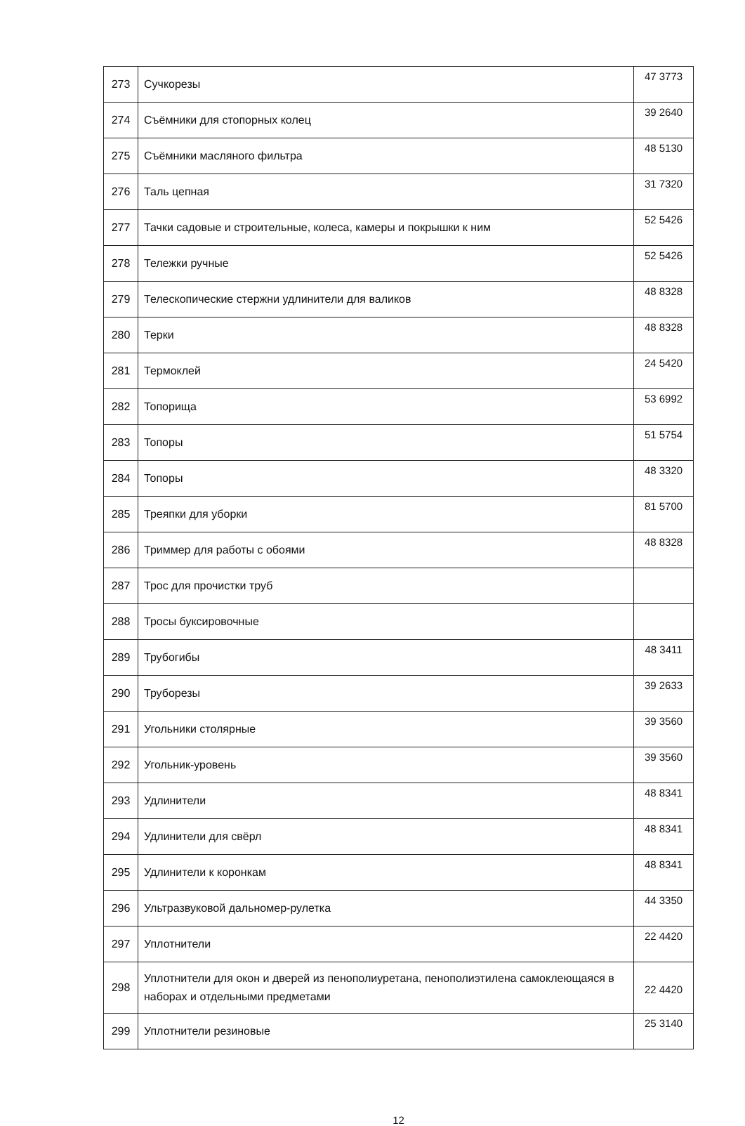| 273 | Сучкорезы | 47 3773 |
| 274 | Съёмники для стопорных колец | 39 2640 |
| 275 | Съёмники масляного фильтра | 48 5130 |
| 276 | Таль цепная | 31 7320 |
| 277 | Тачки садовые и строительные, колеса, камеры и покрышки к ним | 52 5426 |
| 278 | Тележки ручные | 52 5426 |
| 279 | Телескопические стержни удлинители для валиков | 48 8328 |
| 280 | Терки | 48 8328 |
| 281 | Термоклей | 24 5420 |
| 282 | Топорища | 53 6992 |
| 283 | Топоры | 51 5754 |
| 284 | Топоры | 48 3320 |
| 285 | Треяпки для уборки | 81 5700 |
| 286 | Триммер для работы с обоями | 48 8328 |
| 287 | Трос для прочистки труб | |
| 288 | Тросы буксировочные | |
| 289 | Трубогибы | 48 3411 |
| 290 | Труборезы | 39 2633 |
| 291 | Угольники столярные | 39 3560 |
| 292 | Угольник-уровень | 39 3560 |
| 293 | Удлинители | 48 8341 |
| 294 | Удлинители для свёрл | 48 8341 |
| 295 | Удлинители к коронкам | 48 8341 |
| 296 | Ультразвуковой дальномер-рулетка | 44 3350 |
| 297 | Уплотнители | 22 4420 |
| 298 | Уплотнители для окон и дверей из пенополиуретана, пенополиэтилена самоклеющаяся в наборах и отдельными предметами | 22 4420 |
| 299 | Уплотнители резиновые | 25 3140 |
12